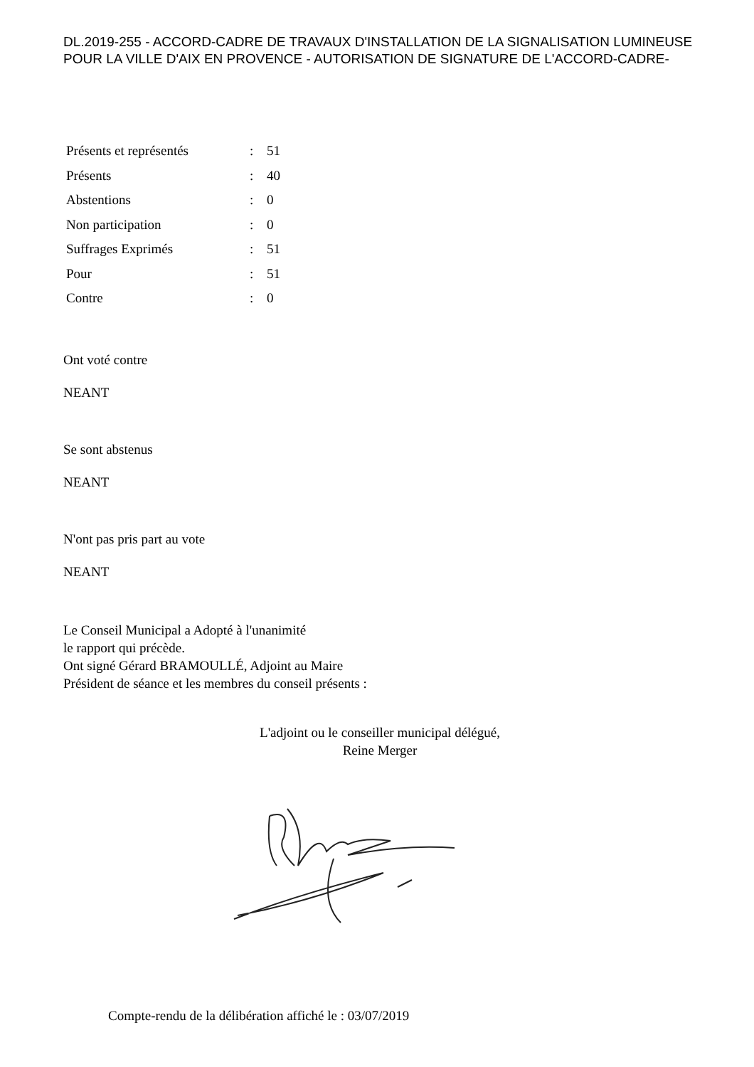DL.2019-255 - ACCORD-CADRE DE TRAVAUX D'INSTALLATION DE LA SIGNALISATION LUMINEUSE POUR LA VILLE D'AIX EN PROVENCE - AUTORISATION DE SIGNATURE DE L'ACCORD-CADRE-
| Présents et représentés | : | 51 |
| Présents | : | 40 |
| Abstentions | : | 0 |
| Non participation | : | 0 |
| Suffrages Exprimés | : | 51 |
| Pour | : | 51 |
| Contre | : | 0 |
Ont voté contre
NEANT
Se sont abstenus
NEANT
N'ont pas pris part au vote
NEANT
Le Conseil Municipal a Adopté à l'unanimité
le rapport qui précède.
Ont signé Gérard BRAMOULLÉ, Adjoint au Maire
Président de séance et les membres du conseil présents :
L'adjoint ou le conseiller municipal délégué,
Reine Merger
Compte-rendu de la délibération affiché le : 03/07/2019